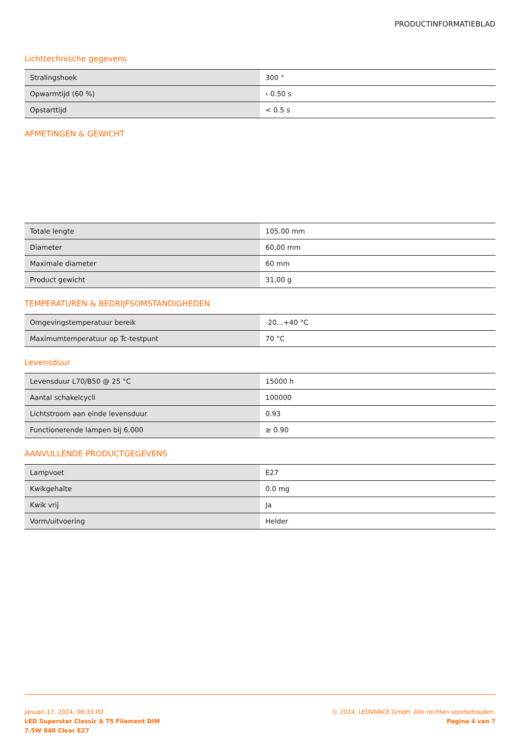PRODUCTINFORMATIEBLAD
Lichttechnische gegevens
| Stralingshoek | 300 ° |
| Opwarmtijd (60 %) | ‹ 0.50 s |
| Opstarttijd | < 0.5 s |
AFMETINGEN & GEWICHT
| Totale lengte | 105.00 mm |
| Diameter | 60,00 mm |
| Maximale diameter | 60 mm |
| Product gewicht | 31,00 g |
TEMPERATUREN & BEDRIJFSOMSTANDIGHEDEN
| Omgevingstemperatuur bereik | -20…+40 °C |
| Maximumtemperatuur op Tc-testpunt | 70 °C |
Levensduur
| Levensduur L70/B50 @ 25 °C | 15000 h |
| Aantal schakelcycli | 100000 |
| Lichtstroom aan einde levensduur | 0.93 |
| Functionerende lampen bij 6.000 | ≥ 0.90 |
AANVULLENDE PRODUCTGEGEVENS
| Lampvoet | E27 |
| Kwikgehalte | 0.0 mg |
| Kwik vrij | Ja |
| Vorm/uitvoering | Helder |
januari 17, 2024, 08:33:00
LED Superstar Classic A 75 Filament DIM
7.5W 840 Clear E27
© 2024, LEDVANCE GmbH. Alle rechten voorbehouden.
Pagina 4 van 7